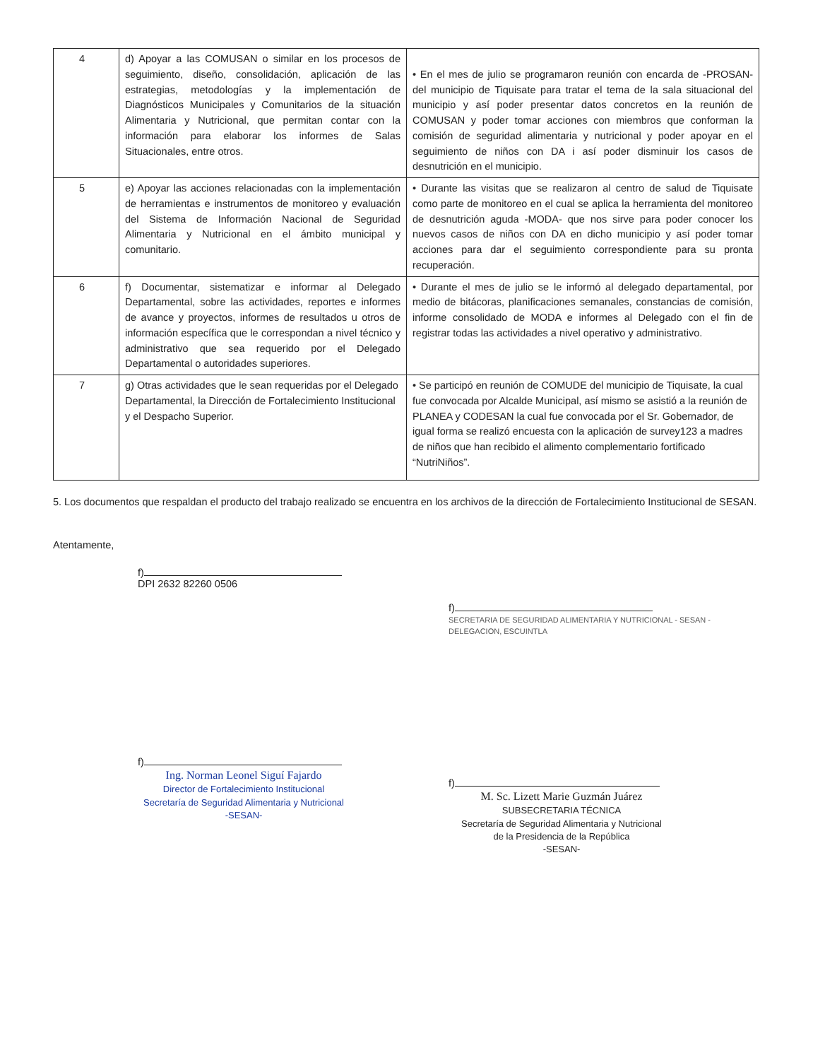| 4 | d) Apoyar a las COMUSAN o similar en los procesos de seguimiento, diseño, consolidación, aplicación de las estrategias, metodologías y la implementación de Diagnósticos Municipales y Comunitarios de la situación Alimentaria y Nutricional, que permitan contar con la información para elaborar los informes de Salas Situacionales, entre otros. | • En el mes de julio se programaron reunión con encarda de -PROSAN- del municipio de Tiquisate para tratar el tema de la sala situacional del municipio y así poder presentar datos concretos en la reunión de COMUSAN y poder tomar acciones con miembros que conforman la comisión de seguridad alimentaria y nutricional y poder apoyar en el seguimiento de niños con DA i así poder disminuir los casos de desnutrición en el municipio. |
| 5 | e) Apoyar las acciones relacionadas con la implementación de herramientas e instrumentos de monitoreo y evaluación del Sistema de Información Nacional de Seguridad Alimentaria y Nutricional en el ámbito municipal y comunitario. | • Durante las visitas que se realizaron al centro de salud de Tiquisate como parte de monitoreo en el cual se aplica la herramienta del monitoreo de desnutrición aguda -MODA- que nos sirve para poder conocer los nuevos casos de niños con DA en dicho municipio y así poder tomar acciones para dar el seguimiento correspondiente para su pronta recuperación. |
| 6 | f) Documentar, sistematizar e informar al Delegado Departamental, sobre las actividades, reportes e informes de avance y proyectos, informes de resultados u otros de información específica que le correspondan a nivel técnico y administrativo que sea requerido por el Delegado Departamental o autoridades superiores. | • Durante el mes de julio se le informó al delegado departamental, por medio de bitácoras, planificaciones semanales, constancias de comisión, informe consolidado de MODA e informes al Delegado con el fin de registrar todas las actividades a nivel operativo y administrativo. |
| 7 | g) Otras actividades que le sean requeridas por el Delegado Departamental, la Dirección de Fortalecimiento Institucional y el Despacho Superior. | • Se participó en reunión de COMUDE del municipio de Tiquisate, la cual fue convocada por Alcalde Municipal, así mismo se asistió a la reunión de PLANEA y CODESAN la cual fue convocada por el Sr. Gobernador, de igual forma se realizó encuesta con la aplicación de survey123 a madres de niños que han recibido el alimento complementario fortificado “NutriNiños”. |
5. Los documentos que respaldan el producto del trabajo realizado se encuentra en los archivos de la dirección de Fortalecimiento Institucional de SESAN.
Atentamente,
f)
DPI 2632 82260 0506
f)
SECRETARIA DE SEGURIDAD ALIMENTARIA Y NUTRICIONAL - SESAN - DELEGACION, ESCUINTLA
f)
Ing. Norman Leonel Siguí Fajardo
Director de Fortalecimiento Institucional
Secretaría de Seguridad Alimentaria y Nutricional
-SESAN-
f)
M. Sc. Lizett Marie Guzmán Juárez
SUBSECRETARIA TÉCNICA
Secretaría de Seguridad Alimentaria y Nutricional
de la Presidencia de la República
-SESAN-